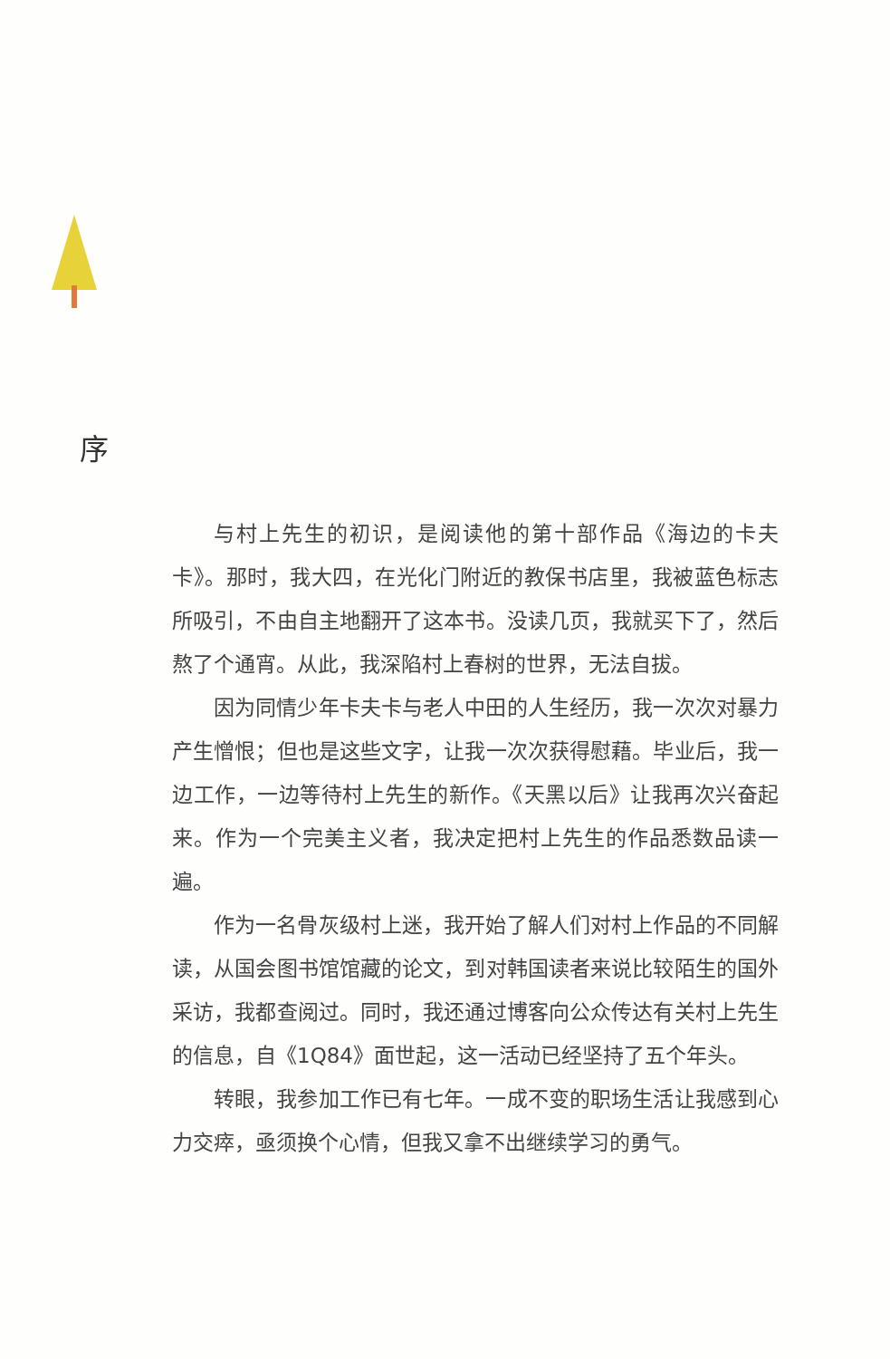序
与村上先生的初识，是阅读他的第十部作品《海边的卡夫卡》。那时，我大四，在光化门附近的教保书店里，我被蓝色标志所吸引，不由自主地翻开了这本书。没读几页，我就买下了，然后熬了个通宵。从此，我深陷村上春树的世界，无法自拔。
因为同情少年卡夫卡与老人中田的人生经历，我一次次对暴力产生憎恨；但也是这些文字，让我一次次获得慰藉。毕业后，我一边工作，一边等待村上先生的新作。《天黑以后》让我再次兴奋起来。作为一个完美主义者，我决定把村上先生的作品悉数品读一遍。
作为一名骨灰级村上迷，我开始了解人们对村上作品的不同解读，从国会图书馆馆藏的论文，到对韩国读者来说比较陌生的国外采访，我都查阅过。同时，我还通过博客向公众传达有关村上先生的信息，自《1Q84》面世起，这一活动已经坚持了五个年头。
转眼，我参加工作已有七年。一成不变的职场生活让我感到心力交瘁，亟须换个心情，但我又拿不出继续学习的勇气。